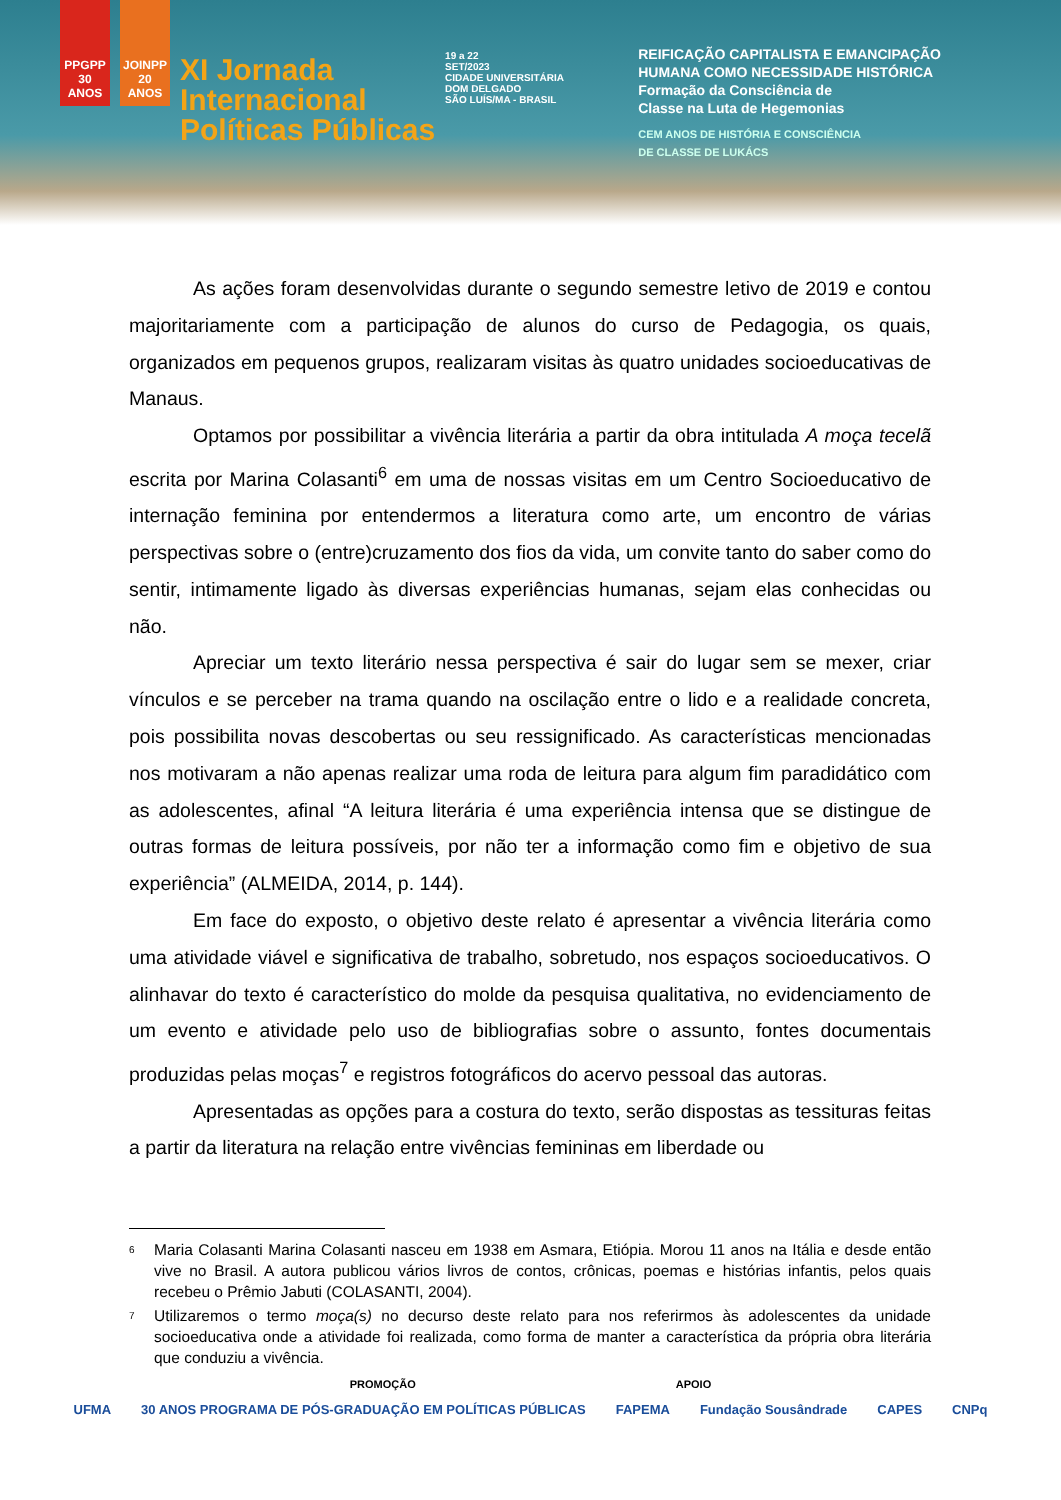PPGPP 30 ANOS
JOINPP 20 ANOS
XI Jornada
Internacional
Políticas Públicas
19 a 22
SET/2023
CIDADE UNIVERSITÁRIA
DOM DELGADO
SÃO LUÍS/MA - BRASIL
REIFICAÇÃO CAPITALISTA E EMANCIPAÇÃO
HUMANA COMO NECESSIDADE HISTÓRICA
Formação da Consciência de
Classe na Luta de Hegemonias
CEM ANOS DE HISTÓRIA E CONSCIÊNCIA
DE CLASSE DE LUKÁCS
As ações foram desenvolvidas durante o segundo semestre letivo de 2019 e contou majoritariamente com a participação de alunos do curso de Pedagogia, os quais, organizados em pequenos grupos, realizaram visitas às quatro unidades socioeducativas de Manaus.
Optamos por possibilitar a vivência literária a partir da obra intitulada A moça tecelã escrita por Marina Colasanti<sup>6</sup> em uma de nossas visitas em um Centro Socioeducativo de internação feminina por entendermos a literatura como arte, um encontro de várias perspectivas sobre o (entre)cruzamento dos fios da vida, um convite tanto do saber como do sentir, intimamente ligado às diversas experiências humanas, sejam elas conhecidas ou não.
Apreciar um texto literário nessa perspectiva é sair do lugar sem se mexer, criar vínculos e se perceber na trama quando na oscilação entre o lido e a realidade concreta, pois possibilita novas descobertas ou seu ressignificado. As características mencionadas nos motivaram a não apenas realizar uma roda de leitura para algum fim paradidático com as adolescentes, afinal “A leitura literária é uma experiência intensa que se distingue de outras formas de leitura possíveis, por não ter a informação como fim e objetivo de sua experiência” (ALMEIDA, 2014, p. 144).
Em face do exposto, o objetivo deste relato é apresentar a vivência literária como uma atividade viável e significativa de trabalho, sobretudo, nos espaços socioeducativos. O alinhavar do texto é característico do molde da pesquisa qualitativa, no evidenciamento de um evento e atividade pelo uso de bibliografias sobre o assunto, fontes documentais produzidas pelas moças<sup>7</sup> e registros fotográficos do acervo pessoal das autoras.
Apresentadas as opções para a costura do texto, serão dispostas as tessituras feitas a partir da literatura na relação entre vivências femininas em liberdade ou
<sup>6</sup> Maria Colasanti Marina Colasanti nasceu em 1938 em Asmara, Etiópia. Morou 11 anos na Itália e desde então vive no Brasil. A autora publicou vários livros de contos, crônicas, poemas e histórias infantis, pelos quais recebeu o Prêmio Jabuti (COLASANTI, 2004).
<sup>7</sup> Utilizaremos o termo moça(s) no decurso deste relato para nos referirmos às adolescentes da unidade socioeducativa onde a atividade foi realizada, como forma de manter a característica da própria obra literária que conduziu a vivência.
PROMOÇÃO APOIO
UFMA 30 ANOS PROGRAMA DE PÓS-GRADUAÇÃO EM POLÍTICAS PÚBLICAS FAPEMA Fundação Sousândrade CAPES CNPq